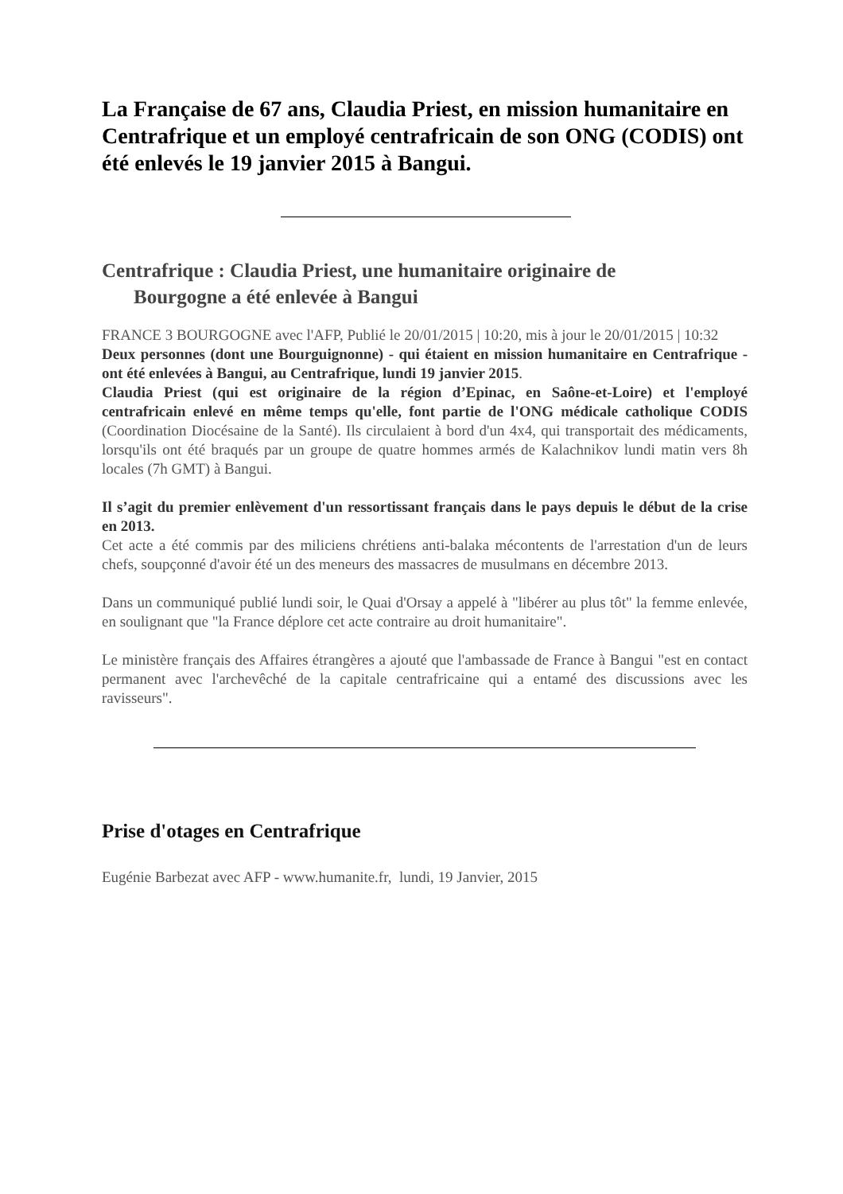La Française de 67 ans, Claudia Priest, en mission humanitaire en Centrafrique et un employé centrafricain de son ONG (CODIS) ont été enlevés le 19 janvier 2015 à Bangui.
Centrafrique : Claudia Priest, une humanitaire originaire de
Bourgogne a été enlevée à Bangui
FRANCE 3 BOURGOGNE avec l'AFP, Publié le 20/01/2015 | 10:20, mis à jour le 20/01/2015 | 10:32
Deux personnes (dont une Bourguignonne) - qui étaient en mission humanitaire en Centrafrique - ont été enlevées à Bangui, au Centrafrique, lundi 19 janvier 2015.
Claudia Priest (qui est originaire de la région d’Epinac, en Saône-et-Loire) et l'employé centrafricain enlevé en même temps qu'elle, font partie de l'ONG médicale catholique CODIS (Coordination Diocésaine de la Santé). Ils circulaient à bord d'un 4x4, qui transportait des médicaments, lorsqu'ils ont été braqués par un groupe de quatre hommes armés de Kalachnikov lundi matin vers 8h locales (7h GMT) à Bangui.
Il s’agit du premier enlèvement d'un ressortissant français dans le pays depuis le début de la crise en 2013.
Cet acte a été commis par des miliciens chrétiens anti-balaka mécontents de l'arrestation d'un de leurs chefs, soupçonné d'avoir été un des meneurs des massacres de musulmans en décembre 2013.
Dans un communiqué publié lundi soir, le Quai d'Orsay a appelé à "libérer au plus tôt" la femme enlevée, en soulignant que "la France déplore cet acte contraire au droit humanitaire".
Le ministère français des Affaires étrangères a ajouté que l'ambassade de France à Bangui "est en contact permanent avec l'archevêché de la capitale centrafricaine qui a entamé des discussions avec les ravisseurs".
Prise d'otages en Centrafrique
Eugénie Barbezat avec AFP - www.humanite.fr, lundi, 19 Janvier, 2015